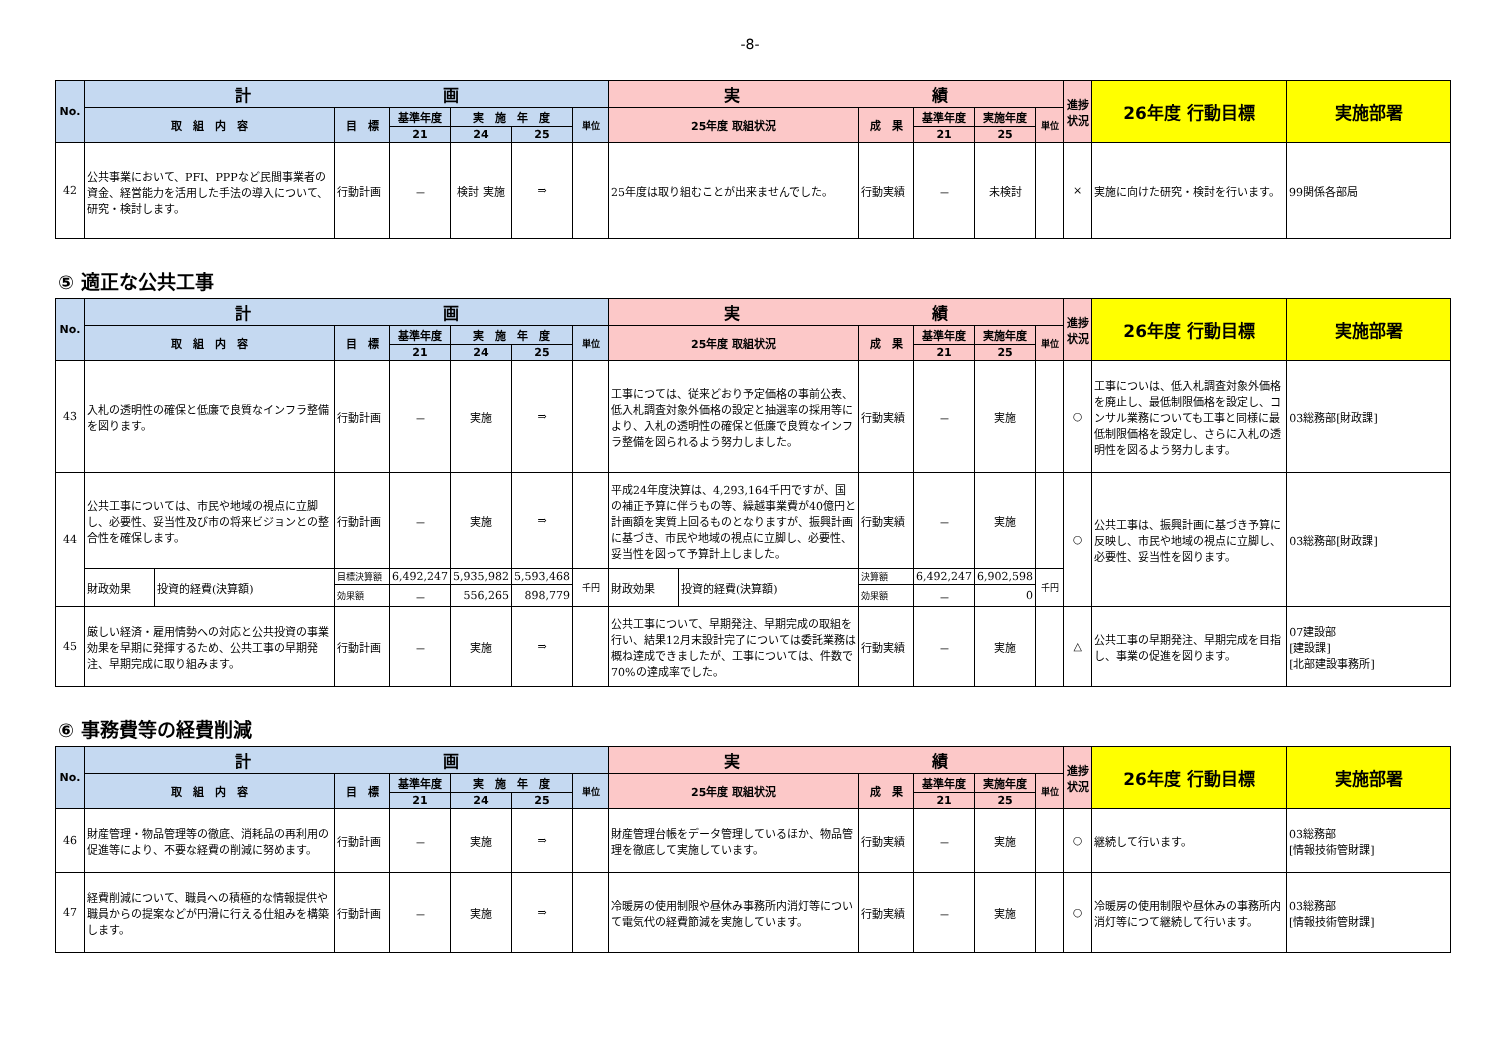-8-
| No. | 計 画 | | | | | | 実 績 | | | | | 進捗状況 | 26年度 行動目標 | 実施部署 |
| --- | --- | --- | --- | --- | --- | --- | --- | --- | --- | --- | --- | --- | --- | --- |
| | 取 組 内 容 | 目 標 | 基準年度 | 実 施 年 度 | | 単位 | 25年度 取組状況 | 成 果 | 基準年度 | 実施年度 | 単位 | | | |
| | | | 21 | 24 | 25 | | | | 21 | 25 | | | | |
| 42 | 公共事業において、PFI、PPPなど民間事業者の資金、経営能力を活用した手法の導入について、研究・検討します。 | 行動計画 | － | 検討 実施 | ⇒ | | 25年度は取り組むことが出来ませんでした。 | 行動実績 | － | 未検討 | | × | 実施に向けた研究・検討を行います。 | 99関係各部局 |
⑤ 適正な公共工事
| No. | 計 画 | | | | | | | 実 績 | | | | | | 進捗状況 | 26年度 行動目標 | 実施部署 |
| --- | --- | --- | --- | --- | --- | --- | --- | --- | --- | --- | --- | --- | --- | --- | --- | --- |
| | 取 組 内 容 | | 目 標 | 基準年度 | 実 施 年 度 | | 単位 | 25年度 取組状況 | | 成 果 | 基準年度 | 実施年度 | 単位 | | | |
| | | | | 21 | 24 | 25 | | | | | 21 | 25 | | | | |
| 43 | 入札の透明性の確保と低廉で良質なインフラ整備を図ります。 | | 行動計画 | － | 実施 | ⇒ | | 工事につては、従来どおり予定価格の事前公表、低入札調査対象外価格の設定と抽選率の採用等により、入札の透明性の確保と低廉で良質なインフラ整備を図られるよう努力しました。 | | 行動実績 | － | 実施 | | ○ | 工事についは、低入札調査対象外価格を廃止し、最低制限価格を設定し、コンサル業務についても工事と同様に最低制限価格を設定し、さらに入札の透明性を図るよう努力します。 | 03総務部[財政課] |
| 44 | 公共工事については、市民や地域の視点に立脚し、必要性、妥当性及び市の将来ビジョンとの整合性を確保します。 | | 行動計画 | － | 実施 | ⇒ | | 平成24年度決算は、4,293,164千円ですが、国の補正予算に伴うもの等、繰越事業費が40億円と計画額を実質上回るものとなりますが、振興計画に基づき、市民や地域の視点に立脚し、必要性、妥当性を図って予算計上しました。 | | 行動実績 | － | 実施 | | ○ | 公共工事は、振興計画に基づき予算に反映し、市民や地域の視点に立脚し、必要性、妥当性を図ります。 | 03総務部[財政課] |
| | 財政効果 | 投資的経費(決算額) | 目標決算額 | 6,492,247 | 5,935,982 | 5,593,468 | 千円 | 財政効果 | 投資的経費(決算額) | 決算額 | 6,492,247 | 6,902,598 | 千円 | | | |
| | | | 効果額 | － | 556,265 | 898,779 | | | | 効果額 | － | 0 | | | | |
| 45 | 厳しい経済・雇用情勢への対応と公共投資の事業効果を早期に発揮するため、公共工事の早期発注、早期完成に取り組みます。 | | 行動計画 | － | 実施 | ⇒ | | 公共工事について、早期発注、早期完成の取組を行い、結果12月末設計完了については委託業務は概ね達成できましたが、工事については、件数で70%の達成率でした。 | | 行動実績 | － | 実施 | | △ | 公共工事の早期発注、早期完成を目指し、事業の促進を図ります。 | 07建設部 [建設課] [北部建設事務所] |
⑥ 事務費等の経費削減
| No. | 計 画 | | | | | | 実 績 | | | | | 進捗状況 | 26年度 行動目標 | 実施部署 |
| --- | --- | --- | --- | --- | --- | --- | --- | --- | --- | --- | --- | --- | --- | --- |
| | 取 組 内 容 | 目 標 | 基準年度 | 実 施 年 度 | | 単位 | 25年度 取組状況 | 成 果 | 基準年度 | 実施年度 | 単位 | | | |
| | | | 21 | 24 | 25 | | | | 21 | 25 | | | | |
| 46 | 財産管理・物品管理等の徹底、消耗品の再利用の促進等により、不要な経費の削減に努めます。 | 行動計画 | － | 実施 | ⇒ | | 財産管理台帳をデータ管理しているほか、物品管理を徹底して実施しています。 | 行動実績 | － | 実施 | | ○ | 継続して行います。 | 03総務部 [情報技術管財課] |
| 47 | 経費削減について、職員への積極的な情報提供や職員からの提案などが円滑に行える仕組みを構築します。 | 行動計画 | － | 実施 | ⇒ | | 冷暖房の使用制限や昼休み事務所内消灯等について電気代の経費節減を実施しています。 | 行動実績 | － | 実施 | | ○ | 冷暖房の使用制限や昼休みの事務所内消灯等につて継続して行います。 | 03総務部 [情報技術管財課] |